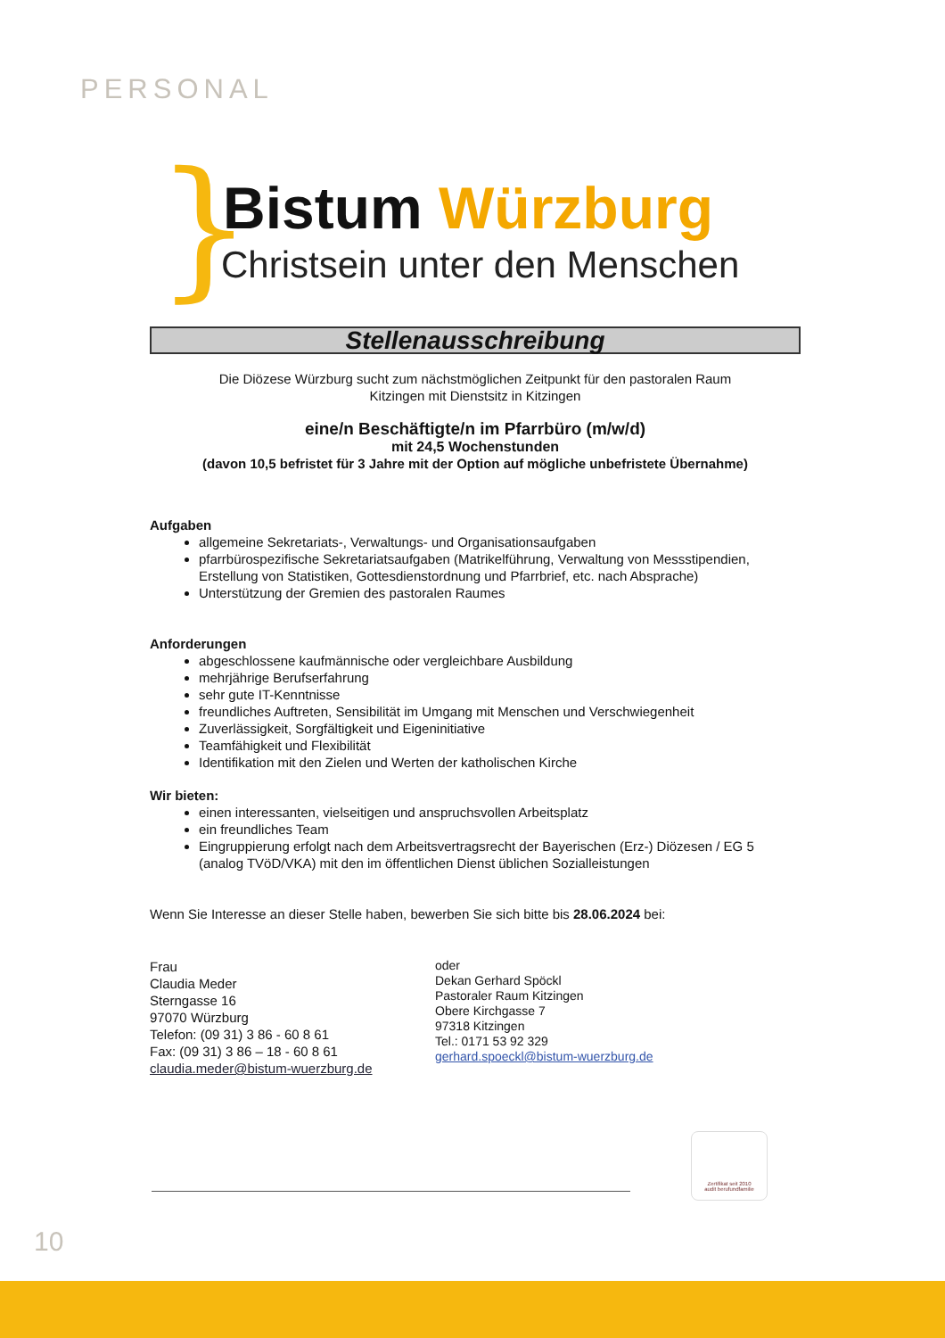PERSONAL
}
Bistum Würzburg
Christsein unter den Menschen
Stellenausschreibung
Die Diözese Würzburg sucht zum nächstmöglichen Zeitpunkt für den pastoralen Raum
Kitzingen mit Dienstsitz in Kitzingen
eine/n Beschäftigte/n im Pfarrbüro (m/w/d)
mit 24,5 Wochenstunden
(davon 10,5 befristet für 3 Jahre mit der Option auf mögliche unbefristete Übernahme)
Aufgaben
allgemeine Sekretariats-, Verwaltungs- und Organisationsaufgaben
pfarrbürospezifische Sekretariatsaufgaben (Matrikelführung, Verwaltung von Messstipendien, Erstellung von Statistiken, Gottesdienstordnung und Pfarrbrief, etc. nach Absprache)
Unterstützung der Gremien des pastoralen Raumes
Anforderungen
abgeschlossene kaufmännische oder vergleichbare Ausbildung
mehrjährige Berufserfahrung
sehr gute IT-Kenntnisse
freundliches Auftreten, Sensibilität im Umgang mit Menschen und Verschwiegenheit
Zuverlässigkeit, Sorgfältigkeit und Eigeninitiative
Teamfähigkeit und Flexibilität
Identifikation mit den Zielen und Werten der katholischen Kirche
Wir bieten:
einen interessanten, vielseitigen und anspruchsvollen Arbeitsplatz
ein freundliches Team
Eingruppierung erfolgt nach dem Arbeitsvertragsrecht der Bayerischen (Erz-) Diözesen / EG 5 (analog TVöD/VKA) mit den im öffentlichen Dienst üblichen Sozialleistungen
Wenn Sie Interesse an dieser Stelle haben, bewerben Sie sich bitte bis 28.06.2024 bei:
Frau
Claudia Meder
Sterngasse 16
97070 Würzburg
Telefon: (09 31) 3 86 - 60 8 61
Fax: (09 31) 3 86 – 18 - 60 8 61
claudia.meder@bistum-wuerzburg.de
oder
Dekan Gerhard Spöckl
Pastoraler Raum Kitzingen
Obere Kirchgasse 7
97318 Kitzingen
Tel.: 0171 53 92 329
gerhard.spoeckl@bistum-wuerzburg.de
Zertifikat seit 2010
audit berufundfamilie
10